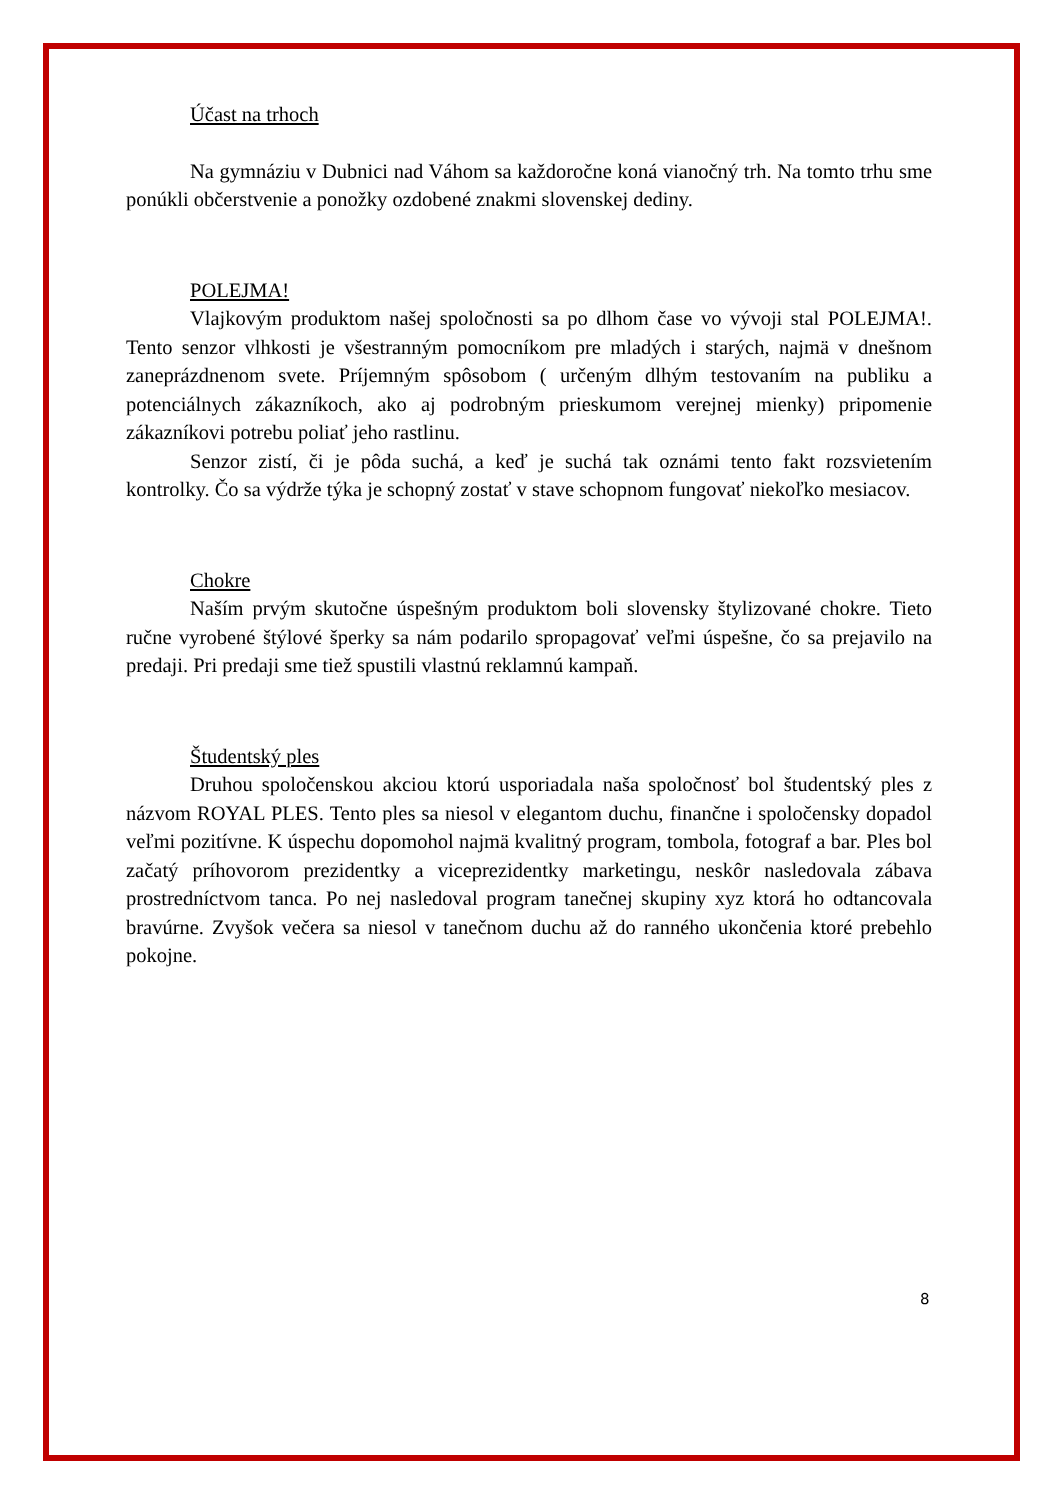Účast na trhoch
Na gymnáziu v Dubnici nad Váhom sa každoročne koná vianočný trh. Na tomto trhu sme ponúkli občerstvenie a ponožky ozdobené znakmi slovenskej dediny.
POLEJMA!
Vlajkovým produktom našej spoločnosti sa po dlhom čase vo vývoji stal POLEJMA!. Tento senzor vlhkosti je všestranným pomocníkom pre mladých i starých, najmä v dnešnom zaneprázdnenom svete. Príjemným spôsobom ( určeným dlhým testovaním na publiku a potenciálnych zákazníkoch, ako aj podrobným prieskumom verejnej mienky) pripomenie zákazníkovi potrebu poliať jeho rastlinu.
Senzor zistí, či je pôda suchá, a keď je suchá tak oznámi tento fakt rozsvietením kontrolky. Čo sa výdrže týka je schopný zostať v stave schopnom fungovať niekoľko mesiacov.
Chokre
Naším prvým skutočne úspešným produktom boli slovensky štylizované chokre. Tieto ručne vyrobené štýlové šperky sa nám podarilo spropagovať veľmi úspešne, čo sa prejavilo na predaji. Pri predaji sme tiež spustili vlastnú reklamnú kampaň.
Študentský ples
Druhou spoločenskou akciou ktorú usporiadala naša spoločnosť bol študentský ples z názvom ROYAL PLES. Tento ples sa niesol v elegantom duchu, finančne i spoločensky dopadol veľmi pozitívne. K úspechu dopomohol najmä kvalitný program, tombola, fotograf a bar. Ples bol začatý príhovorom prezidentky a viceprezidentky marketingu, neskôr nasledovala zábava prostredníctvom tanca. Po nej nasledoval program tanečnej skupiny xyz ktorá ho odtancovala bravúrne. Zvyšok večera sa niesol v tanečnom duchu až do ranného ukončenia ktoré prebehlo pokojne.
8